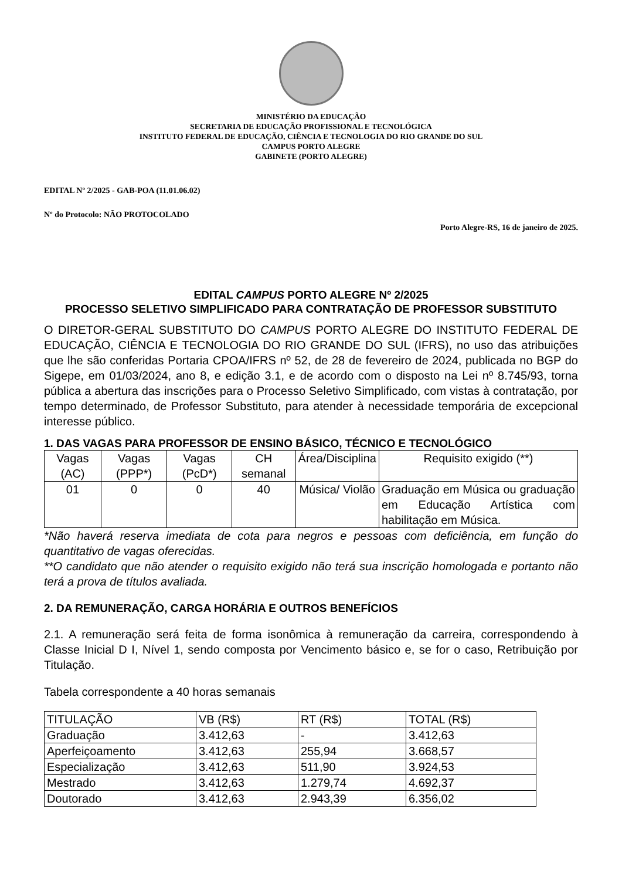MINISTÉRIO DA EDUCAÇÃO
SECRETARIA DE EDUCAÇÃO PROFISSIONAL E TECNOLÓGICA
INSTITUTO FEDERAL DE EDUCAÇÃO, CIÊNCIA E TECNOLOGIA DO RIO GRANDE DO SUL
CAMPUS PORTO ALEGRE
GABINETE (PORTO ALEGRE)
EDITAL Nº 2/2025 - GAB-POA (11.01.06.02)
Nº do Protocolo: NÃO PROTOCOLADO
Porto Alegre-RS, 16 de janeiro de 2025.
EDITAL CAMPUS PORTO ALEGRE Nº 2/2025
PROCESSO SELETIVO SIMPLIFICADO PARA CONTRATAÇÃO DE PROFESSOR SUBSTITUTO
O DIRETOR-GERAL SUBSTITUTO DO CAMPUS PORTO ALEGRE DO INSTITUTO FEDERAL DE EDUCAÇÃO, CIÊNCIA E TECNOLOGIA DO RIO GRANDE DO SUL (IFRS), no uso das atribuições que lhe são conferidas Portaria CPOA/IFRS nº 52, de 28 de fevereiro de 2024, publicada no BGP do Sigepe, em 01/03/2024, ano 8, e edição 3.1, e de acordo com o disposto na Lei nº 8.745/93, torna pública a abertura das inscrições para o Processo Seletivo Simplificado, com vistas à contratação, por tempo determinado, de Professor Substituto, para atender à necessidade temporária de excepcional interesse público.
1. DAS VAGAS PARA PROFESSOR DE ENSINO BÁSICO, TÉCNICO E TECNOLÓGICO
| Vagas (AC) | Vagas (PPP*) | Vagas (PcD*) | CH semanal | Área/Disciplina | Requisito exigido (**) |
| --- | --- | --- | --- | --- | --- |
| 01 | 0 | 0 | 40 | Música/ Violão | Graduação em Música ou graduação em Educação Artística com habilitação em Música. |
*Não haverá reserva imediata de cota para negros e pessoas com deficiência, em função do quantitativo de vagas oferecidas.
**O candidato que não atender o requisito exigido não terá sua inscrição homologada e portanto não terá a prova de títulos avaliada.
2. DA REMUNERAÇÃO, CARGA HORÁRIA E OUTROS BENEFÍCIOS
2.1. A remuneração será feita de forma isonômica à remuneração da carreira, correspondendo à Classe Inicial D I, Nível 1, sendo composta por Vencimento básico e, se for o caso, Retribuição por Titulação.
Tabela correspondente a 40 horas semanais
| TITULAÇÃO | VB (R$) | RT (R$) | TOTAL (R$) |
| --- | --- | --- | --- |
| Graduação | 3.412,63 | - | 3.412,63 |
| Aperfeiçoamento | 3.412,63 | 255,94 | 3.668,57 |
| Especialização | 3.412,63 | 511,90 | 3.924,53 |
| Mestrado | 3.412,63 | 1.279,74 | 4.692,37 |
| Doutorado | 3.412,63 | 2.943,39 | 6.356,02 |